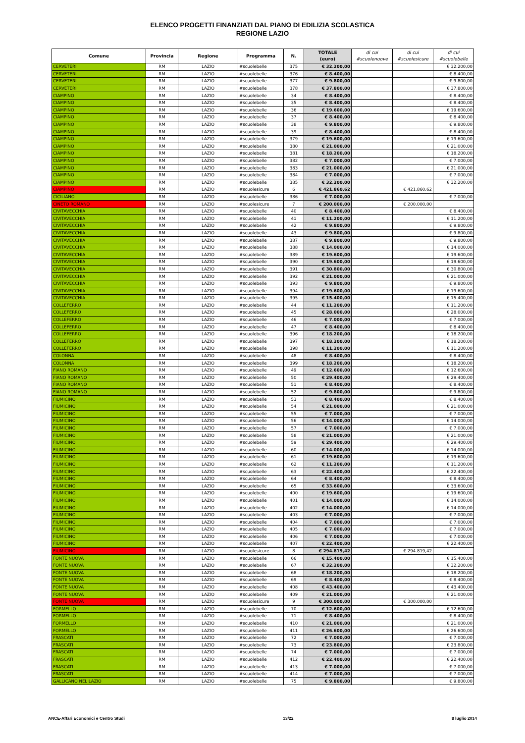ELENCO PROGETTI FINANZIATI DAL PIANO DI EDILIZIA SCOLASTICA
REGIONE LAZIO
| Comune | Provincia | Regione | Programma | N. | TOTALE (euro) | di cui #scuolenuove | di cui #scuolesicure | di cui #scuolebelle |
| --- | --- | --- | --- | --- | --- | --- | --- | --- |
| CERVETERI | RM | LAZIO | #scuolebelle | 375 | € 32.200,00 | | | € 32.200,00 |
| CERVETERI | RM | LAZIO | #scuolebelle | 376 | € 8.400,00 | | | € 8.400,00 |
| CERVETERI | RM | LAZIO | #scuolebelle | 377 | € 9.800,00 | | | € 9.800,00 |
| CERVETERI | RM | LAZIO | #scuolebelle | 378 | € 37.800,00 | | | € 37.800,00 |
| CIAMPINO | RM | LAZIO | #scuolebelle | 34 | € 8.400,00 | | | € 8.400,00 |
| CIAMPINO | RM | LAZIO | #scuolebelle | 35 | € 8.400,00 | | | € 8.400,00 |
| CIAMPINO | RM | LAZIO | #scuolebelle | 36 | € 19.600,00 | | | € 19.600,00 |
| CIAMPINO | RM | LAZIO | #scuolebelle | 37 | € 8.400,00 | | | € 8.400,00 |
| CIAMPINO | RM | LAZIO | #scuolebelle | 38 | € 9.800,00 | | | € 9.800,00 |
| CIAMPINO | RM | LAZIO | #scuolebelle | 39 | € 8.400,00 | | | € 8.400,00 |
| CIAMPINO | RM | LAZIO | #scuolebelle | 379 | € 19.600,00 | | | € 19.600,00 |
| CIAMPINO | RM | LAZIO | #scuolebelle | 380 | € 21.000,00 | | | € 21.000,00 |
| CIAMPINO | RM | LAZIO | #scuolebelle | 381 | € 18.200,00 | | | € 18.200,00 |
| CIAMPINO | RM | LAZIO | #scuolebelle | 382 | € 7.000,00 | | | € 7.000,00 |
| CIAMPINO | RM | LAZIO | #scuolebelle | 383 | € 21.000,00 | | | € 21.000,00 |
| CIAMPINO | RM | LAZIO | #scuolebelle | 384 | € 7.000,00 | | | € 7.000,00 |
| CIAMPINO | RM | LAZIO | #scuolebelle | 385 | € 32.200,00 | | | € 32.200,00 |
| CIAMPINO | RM | LAZIO | #scuolesicure | 6 | € 421.860,62 | | € 421.860,62 | |
| CICILIANO | RM | LAZIO | #scuolebelle | 386 | € 7.000,00 | | | € 7.000,00 |
| CINETO ROMANO | RM | LAZIO | #scuolesicure | 7 | € 200.000,00 | | € 200.000,00 | |
| CIVITAVECCHIA | RM | LAZIO | #scuolebelle | 40 | € 8.400,00 | | | € 8.400,00 |
| CIVITAVECCHIA | RM | LAZIO | #scuolebelle | 41 | € 11.200,00 | | | € 11.200,00 |
| CIVITAVECCHIA | RM | LAZIO | #scuolebelle | 42 | € 9.800,00 | | | € 9.800,00 |
| CIVITAVECCHIA | RM | LAZIO | #scuolebelle | 43 | € 9.800,00 | | | € 9.800,00 |
| CIVITAVECCHIA | RM | LAZIO | #scuolebelle | 387 | € 9.800,00 | | | € 9.800,00 |
| CIVITAVECCHIA | RM | LAZIO | #scuolebelle | 388 | € 14.000,00 | | | € 14.000,00 |
| CIVITAVECCHIA | RM | LAZIO | #scuolebelle | 389 | € 19.600,00 | | | € 19.600,00 |
| CIVITAVECCHIA | RM | LAZIO | #scuolebelle | 390 | € 19.600,00 | | | € 19.600,00 |
| CIVITAVECCHIA | RM | LAZIO | #scuolebelle | 391 | € 30.800,00 | | | € 30.800,00 |
| CIVITAVECCHIA | RM | LAZIO | #scuolebelle | 392 | € 21.000,00 | | | € 21.000,00 |
| CIVITAVECCHIA | RM | LAZIO | #scuolebelle | 393 | € 9.800,00 | | | € 9.800,00 |
| CIVITAVECCHIA | RM | LAZIO | #scuolebelle | 394 | € 19.600,00 | | | € 19.600,00 |
| CIVITAVECCHIA | RM | LAZIO | #scuolebelle | 395 | € 15.400,00 | | | € 15.400,00 |
| COLLEFERRO | RM | LAZIO | #scuolebelle | 44 | € 11.200,00 | | | € 11.200,00 |
| COLLEFERRO | RM | LAZIO | #scuolebelle | 45 | € 28.000,00 | | | € 28.000,00 |
| COLLEFERRO | RM | LAZIO | #scuolebelle | 46 | € 7.000,00 | | | € 7.000,00 |
| COLLEFERRO | RM | LAZIO | #scuolebelle | 47 | € 8.400,00 | | | € 8.400,00 |
| COLLEFERRO | RM | LAZIO | #scuolebelle | 396 | € 18.200,00 | | | € 18.200,00 |
| COLLEFERRO | RM | LAZIO | #scuolebelle | 397 | € 18.200,00 | | | € 18.200,00 |
| COLLEFERRO | RM | LAZIO | #scuolebelle | 398 | € 11.200,00 | | | € 11.200,00 |
| COLONNA | RM | LAZIO | #scuolebelle | 48 | € 8.400,00 | | | € 8.400,00 |
| COLONNA | RM | LAZIO | #scuolebelle | 399 | € 18.200,00 | | | € 18.200,00 |
| FIANO ROMANO | RM | LAZIO | #scuolebelle | 49 | € 12.600,00 | | | € 12.600,00 |
| FIANO ROMANO | RM | LAZIO | #scuolebelle | 50 | € 29.400,00 | | | € 29.400,00 |
| FIANO ROMANO | RM | LAZIO | #scuolebelle | 51 | € 8.400,00 | | | € 8.400,00 |
| FIANO ROMANO | RM | LAZIO | #scuolebelle | 52 | € 9.800,00 | | | € 9.800,00 |
| FIUMICINO | RM | LAZIO | #scuolebelle | 53 | € 8.400,00 | | | € 8.400,00 |
| FIUMICINO | RM | LAZIO | #scuolebelle | 54 | € 21.000,00 | | | € 21.000,00 |
| FIUMICINO | RM | LAZIO | #scuolebelle | 55 | € 7.000,00 | | | € 7.000,00 |
| FIUMICINO | RM | LAZIO | #scuolebelle | 56 | € 14.000,00 | | | € 14.000,00 |
| FIUMICINO | RM | LAZIO | #scuolebelle | 57 | € 7.000,00 | | | € 7.000,00 |
| FIUMICINO | RM | LAZIO | #scuolebelle | 58 | € 21.000,00 | | | € 21.000,00 |
| FIUMICINO | RM | LAZIO | #scuolebelle | 59 | € 29.400,00 | | | € 29.400,00 |
| FIUMICINO | RM | LAZIO | #scuolebelle | 60 | € 14.000,00 | | | € 14.000,00 |
| FIUMICINO | RM | LAZIO | #scuolebelle | 61 | € 19.600,00 | | | € 19.600,00 |
| FIUMICINO | RM | LAZIO | #scuolebelle | 62 | € 11.200,00 | | | € 11.200,00 |
| FIUMICINO | RM | LAZIO | #scuolebelle | 63 | € 22.400,00 | | | € 22.400,00 |
| FIUMICINO | RM | LAZIO | #scuolebelle | 64 | € 8.400,00 | | | € 8.400,00 |
| FIUMICINO | RM | LAZIO | #scuolebelle | 65 | € 33.600,00 | | | € 33.600,00 |
| FIUMICINO | RM | LAZIO | #scuolebelle | 400 | € 19.600,00 | | | € 19.600,00 |
| FIUMICINO | RM | LAZIO | #scuolebelle | 401 | € 14.000,00 | | | € 14.000,00 |
| FIUMICINO | RM | LAZIO | #scuolebelle | 402 | € 14.000,00 | | | € 14.000,00 |
| FIUMICINO | RM | LAZIO | #scuolebelle | 403 | € 7.000,00 | | | € 7.000,00 |
| FIUMICINO | RM | LAZIO | #scuolebelle | 404 | € 7.000,00 | | | € 7.000,00 |
| FIUMICINO | RM | LAZIO | #scuolebelle | 405 | € 7.000,00 | | | € 7.000,00 |
| FIUMICINO | RM | LAZIO | #scuolebelle | 406 | € 7.000,00 | | | € 7.000,00 |
| FIUMICINO | RM | LAZIO | #scuolebelle | 407 | € 22.400,00 | | | € 22.400,00 |
| FIUMICINO | RM | LAZIO | #scuolesicure | 8 | € 294.819,42 | | € 294.819,42 | |
| FONTE NUOVA | RM | LAZIO | #scuolebelle | 66 | € 15.400,00 | | | € 15.400,00 |
| FONTE NUOVA | RM | LAZIO | #scuolebelle | 67 | € 32.200,00 | | | € 32.200,00 |
| FONTE NUOVA | RM | LAZIO | #scuolebelle | 68 | € 18.200,00 | | | € 18.200,00 |
| FONTE NUOVA | RM | LAZIO | #scuolebelle | 69 | € 8.400,00 | | | € 8.400,00 |
| FONTE NUOVA | RM | LAZIO | #scuolebelle | 408 | € 43.400,00 | | | € 43.400,00 |
| FONTE NUOVA | RM | LAZIO | #scuolebelle | 409 | € 21.000,00 | | | € 21.000,00 |
| FONTE NUOVA | RM | LAZIO | #scuolesicure | 9 | € 300.000,00 | | € 300.000,00 | |
| FORMELLO | RM | LAZIO | #scuolebelle | 70 | € 12.600,00 | | | € 12.600,00 |
| FORMELLO | RM | LAZIO | #scuolebelle | 71 | € 8.400,00 | | | € 8.400,00 |
| FORMELLO | RM | LAZIO | #scuolebelle | 410 | € 21.000,00 | | | € 21.000,00 |
| FORMELLO | RM | LAZIO | #scuolebelle | 411 | € 26.600,00 | | | € 26.600,00 |
| FRASCATI | RM | LAZIO | #scuolebelle | 72 | € 7.000,00 | | | € 7.000,00 |
| FRASCATI | RM | LAZIO | #scuolebelle | 73 | € 23.800,00 | | | € 23.800,00 |
| FRASCATI | RM | LAZIO | #scuolebelle | 74 | € 7.000,00 | | | € 7.000,00 |
| FRASCATI | RM | LAZIO | #scuolebelle | 412 | € 22.400,00 | | | € 22.400,00 |
| FRASCATI | RM | LAZIO | #scuolebelle | 413 | € 7.000,00 | | | € 7.000,00 |
| FRASCATI | RM | LAZIO | #scuolebelle | 414 | € 7.000,00 | | | € 7.000,00 |
| GALLICANO NEL LAZIO | RM | LAZIO | #scuolebelle | 75 | € 9.800,00 | | | € 9.800,00 |
ANCE-Affari Economici e Centro Studi 13/22 8 luglio 2014